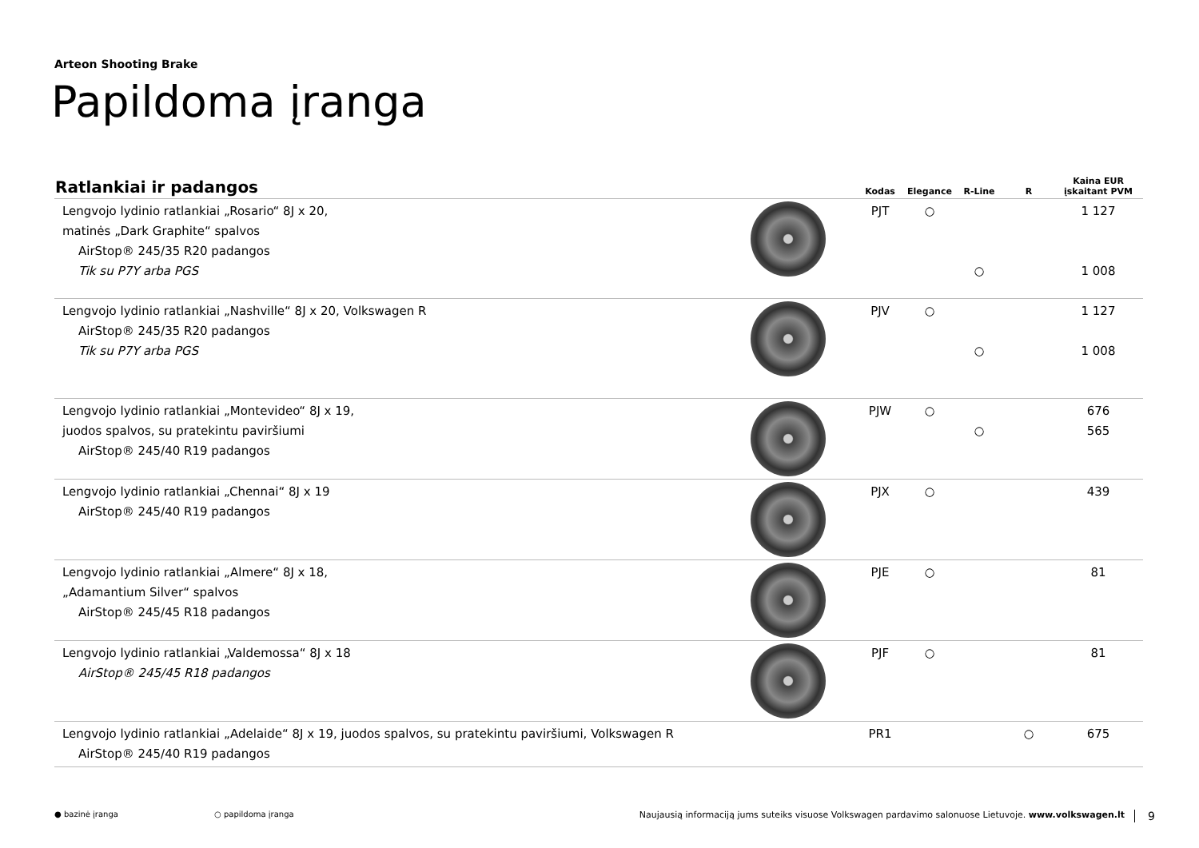Arteon Shooting Brake
Papildoma įranga
| Ratlankiai ir padangos | | Kodas | Elegance | R-Line | R | Kaina EUR įskaitant PVM |
| --- | --- | --- | --- | --- | --- | --- |
| Lengvojo lydinio ratlankiai „Rosario“ 8J x 20, matinės „Dark Graphite“ spalvos AirStop® 245/35 R20 padangos Tik su P7Y arba PGS | | PJT | ○ | ○ | | 1 127 1 008 |
| Lengvojo lydinio ratlankiai „Nashville“ 8J x 20, Volkswagen R AirStop® 245/35 R20 padangos Tik su P7Y arba PGS | | PJV | ○ | ○ | | 1 127 1 008 |
| Lengvojo lydinio ratlankiai „Montevideo“ 8J x 19, juodos spalvos, su pratekintu paviršiumi AirStop® 245/40 R19 padangos | | PJW | ○ | ○ | | 676 565 |
| Lengvojo lydinio ratlankiai „Chennai“ 8J x 19 AirStop® 245/40 R19 padangos | | PJX | ○ | | | 439 |
| Lengvojo lydinio ratlankiai „Almere“ 8J x 18, „Adamantium Silver“ spalvos AirStop® 245/45 R18 padangos | | PJE | ○ | | | 81 |
| Lengvojo lydinio ratlankiai „Valdemossa“ 8J x 18 AirStop® 245/45 R18 padangos | | PJF | ○ | | | 81 |
| Lengvojo lydinio ratlankiai „Adelaide“ 8J x 19, juodos spalvos, su pratekintu paviršiumi, Volkswagen R AirStop® 245/40 R19 padangos | | PR1 | | | ○ | 675 |
● bazinė įranga ○ papildoma įranga Naujausią informaciją jums suteiks visuose Volkswagen pardavimo salonuose Lietuvoje. www.volkswagen.lt 9